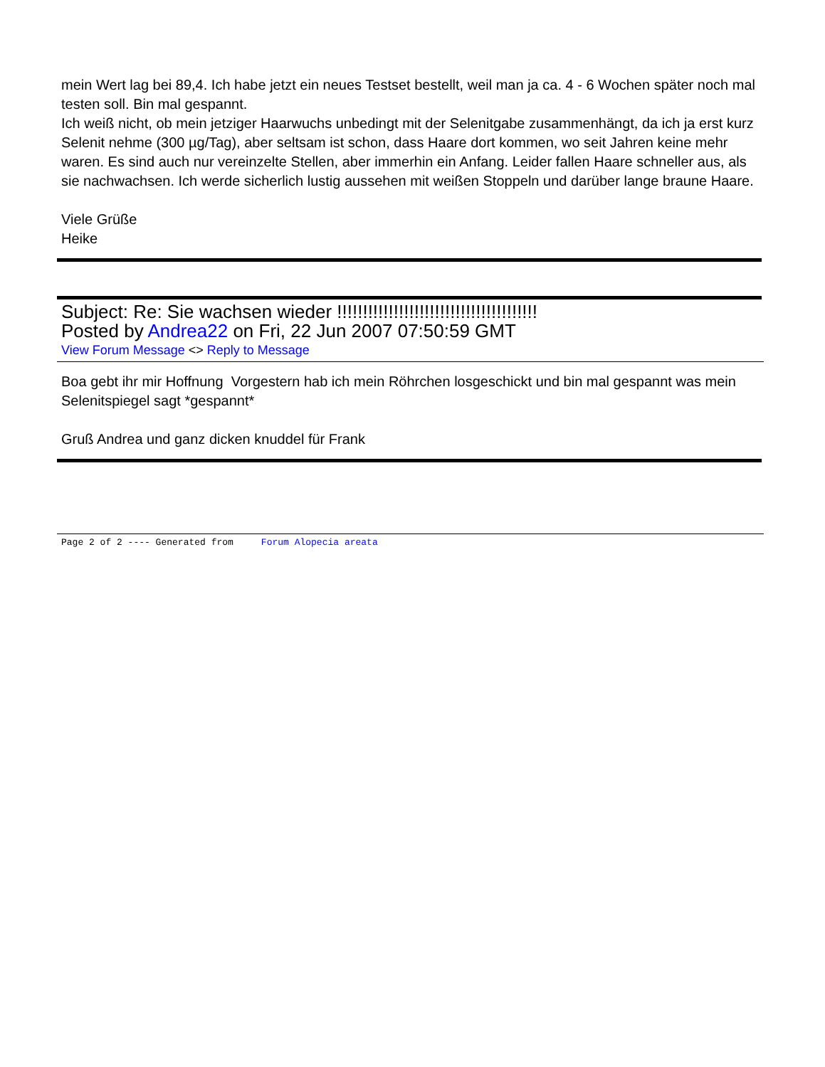mein Wert lag bei 89,4. Ich habe jetzt ein neues Testset bestellt, weil man ja ca. 4 - 6 Wochen später noch mal testen soll. Bin mal gespannt.
Ich weiß nicht, ob mein jetziger Haarwuchs unbedingt mit der Selenitgabe zusammenhängt, da ich ja erst kurz Selenit nehme (300 µg/Tag), aber seltsam ist schon, dass Haare dort kommen, wo seit Jahren keine mehr waren. Es sind auch nur vereinzelte Stellen, aber immerhin ein Anfang. Leider fallen Haare schneller aus, als sie nachwachsen. Ich werde sicherlich lustig aussehen mit weißen Stoppeln und darüber lange braune Haare.
Viele Grüße
Heike
Subject: Re: Sie wachsen wieder !!!!!!!!!!!!!!!!!!!!!!!!!!!!!!!!!!!!!!!
Posted by Andrea22 on Fri, 22 Jun 2007 07:50:59 GMT
View Forum Message <> Reply to Message
Boa gebt ihr mir Hoffnung Vorgestern hab ich mein Röhrchen losgeschickt und bin mal gespannt was mein Selenitspiegel sagt *gespannt*
Gruß Andrea und ganz dicken knuddel für Frank
Page 2 of 2 ---- Generated from Forum Alopecia areata